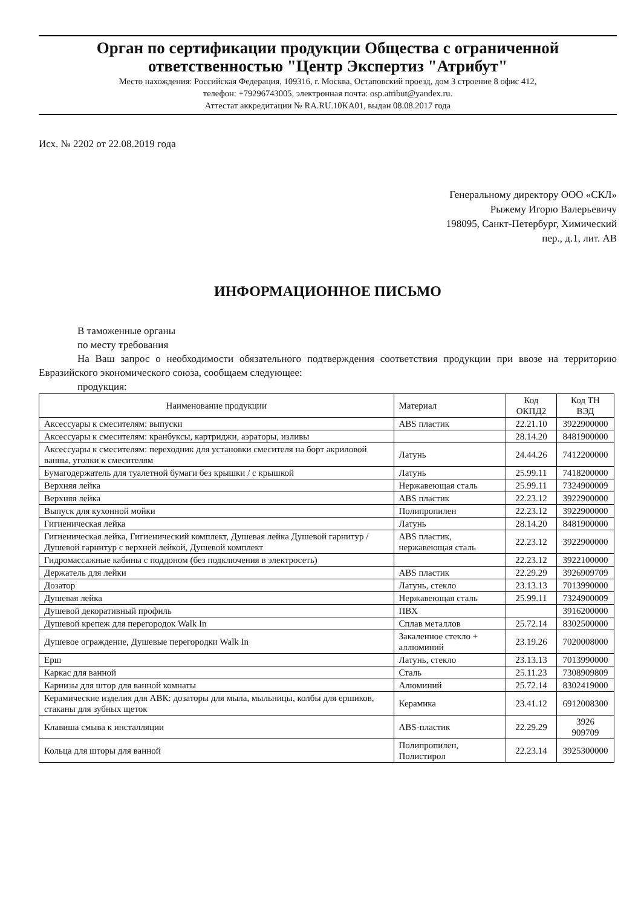Орган по сертификации продукции Общества с ограниченной ответственностью "Центр Экспертиз "Атрибут"
Место нахождения: Российская Федерация, 109316, г. Москва, Остаповский проезд, дом 3 строение 8 офис 412,
телефон: +79296743005, электронная почта: osp.atribut@yandex.ru.
Аттестат аккредитации № RA.RU.10KA01, выдан 08.08.2017 года
Исх. № 2202 от 22.08.2019 года
Генеральному директору ООО «СКЛ»
Рыжему Игорю Валерьевичу
198095, Санкт-Петербург, Химический
пер., д.1, лит. АВ
ИНФОРМАЦИОННОЕ ПИСЬМО
В таможенные органы
по месту требования
На Ваш запрос о необходимости обязательного подтверждения соответствия продукции при ввозе на территорию Евразийского экономического союза, сообщаем следующее:
продукция:
| Наименование продукции | Материал | Код ОКПД2 | Код ТН ВЭД |
| --- | --- | --- | --- |
| Аксессуары к смесителям: выпуски | ABS пластик | 22.21.10 | 3922900000 |
| Аксессуары к смесителям: кранбуксы, картриджи, аэраторы, изливы | | 28.14.20 | 8481900000 |
| Аксессуары к смесителям: переходник для установки смесителя на борт акриловой ванны, уголки к смесителям | Латунь | 24.44.26 | 7412200000 |
| Бумагодержатель для туалетной бумаги без крышки / с крышкой | Латунь | 25.99.11 | 7418200000 |
| Верхняя лейка | Нержавеющая сталь | 25.99.11 | 7324900009 |
| Верхняя лейка | ABS пластик | 22.23.12 | 3922900000 |
| Выпуск для кухонной мойки | Полипропилен | 22.23.12 | 3922900000 |
| Гигиеническая лейка | Латунь | 28.14.20 | 8481900000 |
| Гигиеническая лейка, Гигиенический комплект, Душевая лейка Душевой гарнитур /Душевой гарнитур с верхней лейкой, Душевой комплект | ABS пластик, нержавеющая сталь | 22.23.12 | 3922900000 |
| Гидромассажные кабины с поддоном (без подключения в электросеть) | | 22.23.12 | 3922100000 |
| Держатель для лейки | ABS пластик | 22.29.29 | 3926909709 |
| Дозатор | Латунь, стекло | 23.13.13 | 7013990000 |
| Душевая лейка | Нержавеющая сталь | 25.99.11 | 7324900009 |
| Душевой декоративный профиль | ПВХ | | 3916200000 |
| Душевой крепеж для перегородок Walk In | Сплав металлов | 25.72.14 | 8302500000 |
| Душевое ограждение, Душевые перегородки Walk In | Закаленное стекло + аллюминий | 23.19.26 | 7020008000 |
| Ерш | Латунь, стекло | 23.13.13 | 7013990000 |
| Каркас для ванной | Сталь | 25.11.23 | 7308909809 |
| Карнизы для штор для ванной комнаты | Алюминий | 25.72.14 | 8302419000 |
| Керамические изделия для АВК: дозаторы для мыла, мыльницы, колбы для ершиков, стаканы для зубных щеток | Керамика | 23.41.12 | 6912008300 |
| Клавиша смыва к инсталляции | ABS-пластик | 22.29.29 | 3926 909709 |
| Кольца для шторы для ванной | Полипропилен, Полистирол | 22.23.14 | 3925300000 |